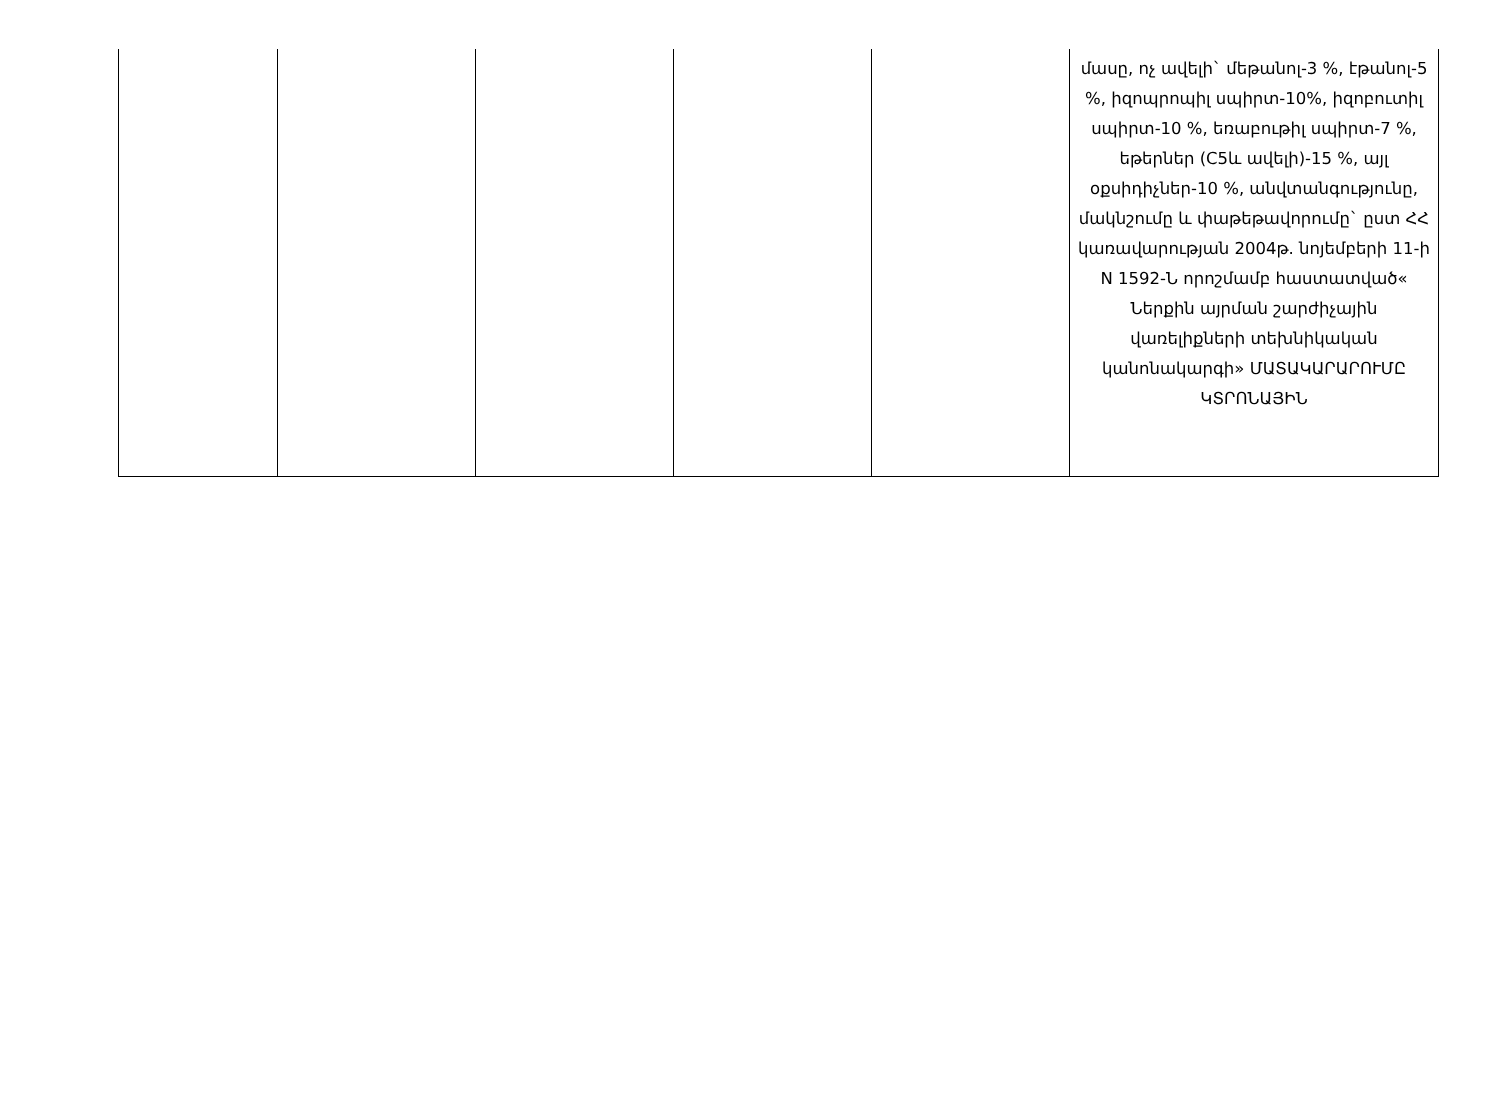| | | | | | մասը, ոչ ավելի` մեթանոլ-3 %, էթանոլ-5 %, իզոպրոպիլ սպիրտ-10%, իզոբուտիլ սպիրտ-10 %, եռաբութիլ սպիրտ-7 %, եթերներ (C5և ավելի)-15 %, այլ օքսիդիչներ-10 %, անվտանգությունը, մակնշումը և փաթեթավորումը` ըստ ՀՀ կառավարության 2004թ. նոյեմբերի 11-ի N 1592-Ն որոշմամբ հաստատված« Ներքին այրման շարժիչային վառելիքների տեխնիկական կանոնակարգի» ՄԱՏԱԿԱՐԱՐՈՒՄԸ ԿՏՐՈՆԱՅԻՆ |